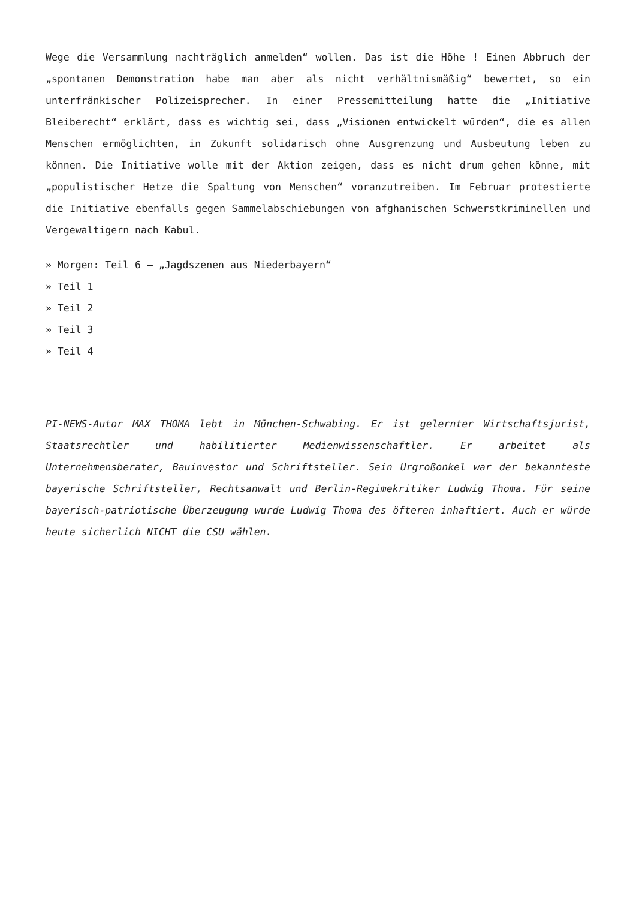Wege die Versammlung nachträglich anmelden“ wollen. Das ist die Höhe ! Einen Abbruch der „spontanen Demonstration habe man aber als nicht verhältnismäßig“ bewertet, so ein unterfränkischer Polizeisprecher. In einer Pressemitteilung hatte die „Initiative Bleiberecht“ erklärt, dass es wichtig sei, dass „Visionen entwickelt würden“, die es allen Menschen ermöglichten, in Zukunft solidarisch ohne Ausgrenzung und Ausbeutung leben zu können. Die Initiative wolle mit der Aktion zeigen, dass es nicht drum gehen könne, mit „populistischer Hetze die Spaltung von Menschen“ voranzutreiben. Im Februar protestierte die Initiative ebenfalls gegen Sammelabschiebungen von afghanischen Schwerstkriminellen und Vergewaltigern nach Kabul.
» Morgen: Teil 6 – „Jagdszenen aus Niederbayern“
» Teil 1
» Teil 2
» Teil 3
» Teil 4
PI-NEWS-Autor MAX THOMA lebt in München-Schwabing. Er ist gelernter Wirtschaftsjurist, Staatsrechtler und habilitierter Medienwissenschaftler. Er arbeitet als Unternehmensberater, Bauinvestor und Schriftsteller. Sein Urgroßonkel war der bekannteste bayerische Schriftsteller, Rechtsanwalt und Berlin-Regimekritiker Ludwig Thoma. Für seine bayerisch-patriotische Überzeugung wurde Ludwig Thoma des öfteren inhaftiert. Auch er würde heute sicherlich NICHT die CSU wählen.